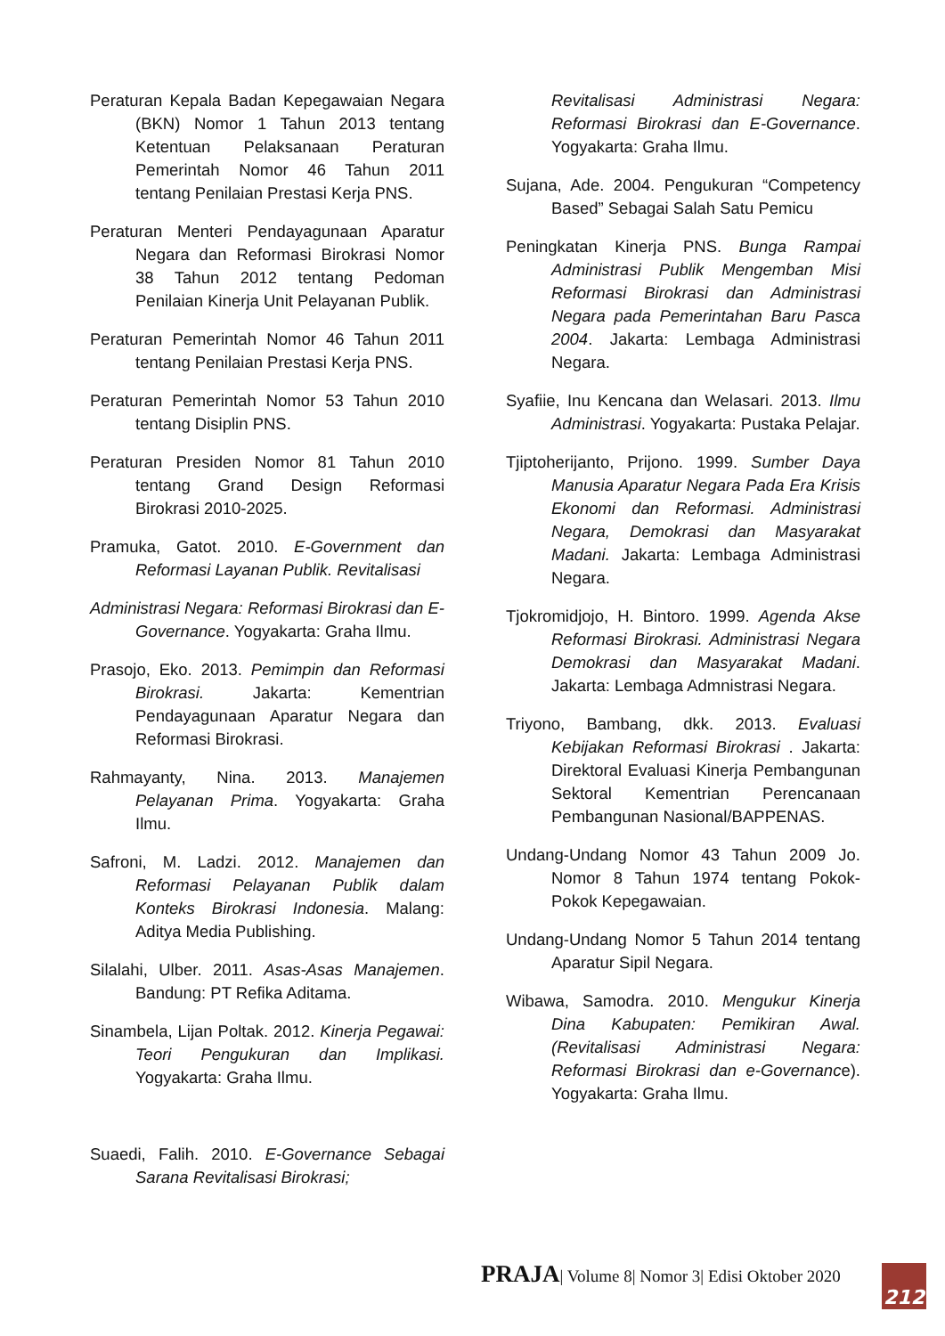Peraturan Kepala Badan Kepegawaian Negara (BKN) Nomor 1 Tahun 2013 tentang Ketentuan Pelaksanaan Peraturan Pemerintah Nomor 46 Tahun 2011 tentang Penilaian Prestasi Kerja PNS.
Peraturan Menteri Pendayagunaan Aparatur Negara dan Reformasi Birokrasi Nomor 38 Tahun 2012 tentang Pedoman Penilaian Kinerja Unit Pelayanan Publik.
Peraturan Pemerintah Nomor 46 Tahun 2011 tentang Penilaian Prestasi Kerja PNS.
Peraturan Pemerintah Nomor 53 Tahun 2010 tentang Disiplin PNS.
Peraturan Presiden Nomor 81 Tahun 2010 tentang Grand Design Reformasi Birokrasi 2010-2025.
Pramuka, Gatot. 2010. E-Government dan Reformasi Layanan Publik. Revitalisasi
Administrasi Negara: Reformasi Birokrasi dan E-Governance. Yogyakarta: Graha Ilmu.
Prasojo, Eko. 2013. Pemimpin dan Reformasi Birokrasi. Jakarta: Kementrian Pendayagunaan Aparatur Negara dan Reformasi Birokrasi.
Rahmayanty, Nina. 2013. Manajemen Pelayanan Prima. Yogyakarta: Graha Ilmu.
Safroni, M. Ladzi. 2012. Manajemen dan Reformasi Pelayanan Publik dalam Konteks Birokrasi Indonesia. Malang: Aditya Media Publishing.
Silalahi, Ulber. 2011. Asas-Asas Manajemen. Bandung: PT Refika Aditama.
Sinambela, Lijan Poltak. 2012. Kinerja Pegawai: Teori Pengukuran dan Implikasi. Yogyakarta: Graha Ilmu.
Suaedi, Falih. 2010. E-Governance Sebagai Sarana Revitalisasi Birokrasi;
Revitalisasi Administrasi Negara: Reformasi Birokrasi dan E-Governance. Yogyakarta: Graha Ilmu.
Sujana, Ade. 2004. Pengukuran “Competency Based” Sebagai Salah Satu Pemicu
Peningkatan Kinerja PNS. Bunga Rampai Administrasi Publik Mengemban Misi Reformasi Birokrasi dan Administrasi Negara pada Pemerintahan Baru Pasca 2004. Jakarta: Lembaga Administrasi Negara.
Syafiie, Inu Kencana dan Welasari. 2013. Ilmu Administrasi. Yogyakarta: Pustaka Pelajar.
Tjiptoherijanto, Prijono. 1999. Sumber Daya Manusia Aparatur Negara Pada Era Krisis Ekonomi dan Reformasi. Administrasi Negara, Demokrasi dan Masyarakat Madani. Jakarta: Lembaga Administrasi Negara.
Tjokromidjojo, H. Bintoro. 1999. Agenda Akse Reformasi Birokrasi. Administrasi Negara Demokrasi dan Masyarakat Madani. Jakarta: Lembaga Admnistrasi Negara.
Triyono, Bambang, dkk. 2013. Evaluasi Kebijakan Reformasi Birokrasi . Jakarta: Direktoral Evaluasi Kinerja Pembangunan Sektoral Kementrian Perencanaan Pembangunan Nasional/BAPPENAS.
Undang-Undang Nomor 43 Tahun 2009 Jo. Nomor 8 Tahun 1974 tentang Pokok-Pokok Kepegawaian.
Undang-Undang Nomor 5 Tahun 2014 tentang Aparatur Sipil Negara.
Wibawa, Samodra. 2010. Mengukur Kinerja Dina Kabupaten: Pemikiran Awal. (Revitalisasi Administrasi Negara: Reformasi Birokrasi dan e-Governance). Yogyakarta: Graha Ilmu.
PRAJA| Volume 8| Nomor 3| Edisi Oktober 2020
212